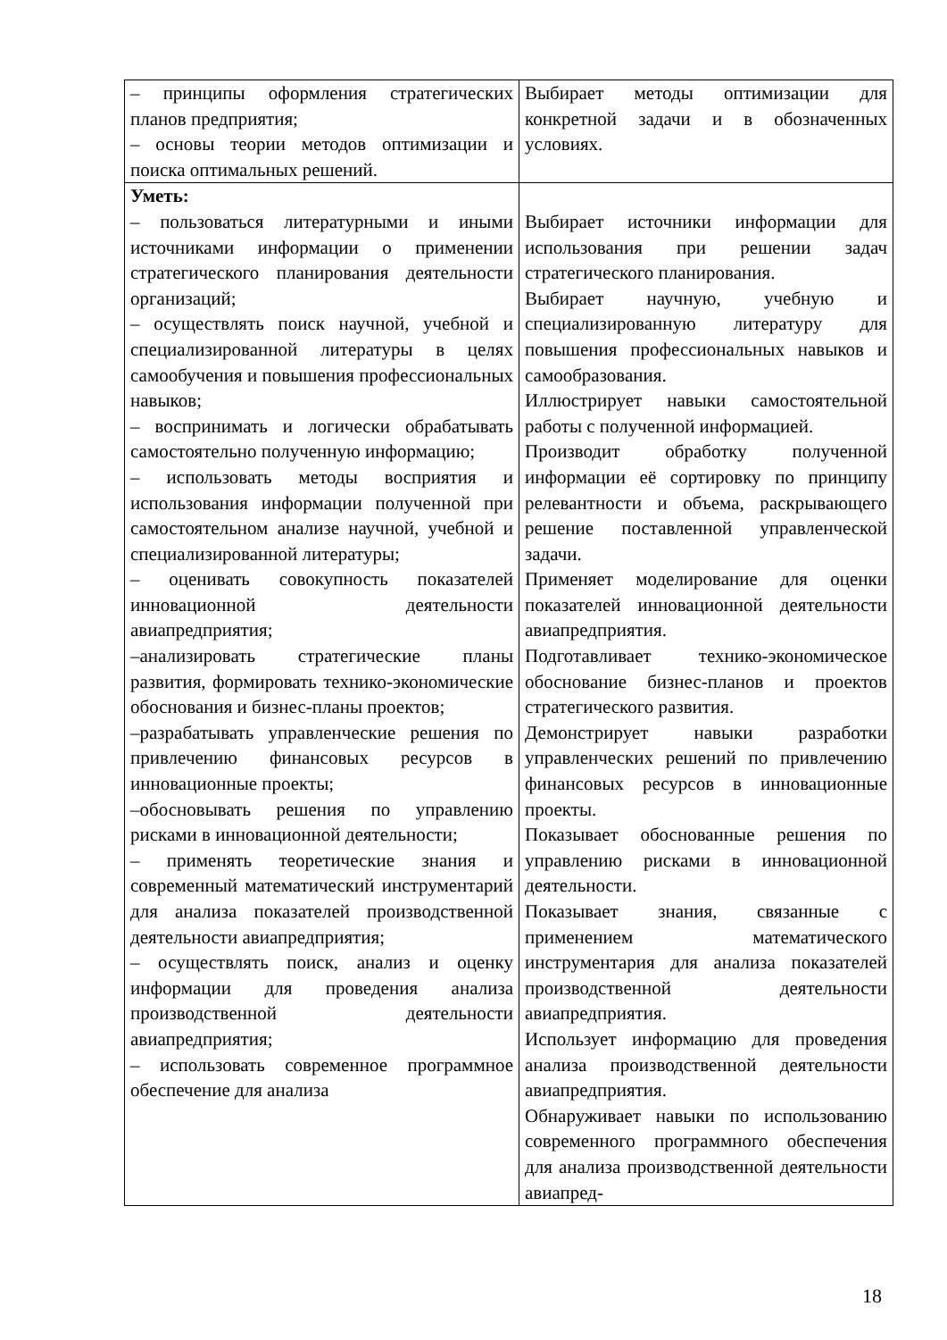| – принципы оформления стратегических планов предприятия; – основы теории методов оптимизации и поиска оптимальных решений. | Выбирает методы оптимизации для конкретной задачи и в обозначенных условиях. |
| Уметь: – пользоваться литературными и иными источниками информации о применении стратегического планирования деятельности организаций; – осуществлять поиск научной, учебной и специализированной литературы в целях самообучения и повышения профессиональных навыков; – воспринимать и логически обрабатывать самостоятельно полученную информацию; – использовать методы восприятия и использования информации полученной при самостоятельном анализе научной, учебной и специализированной литературы; – оценивать совокупность показателей инновационной деятельности авиапредприятия; –анализировать стратегические планы развития, формировать технико-экономические обоснования и бизнес-планы проектов; –разрабатывать управленческие решения по привлечению финансовых ресурсов в инновационные проекты; –обосновывать решения по управлению рисками в инновационной деятельности; – применять теоретические знания и современный математический инструментарий для анализа показателей производственной деятельности авиапредприятия; – осуществлять поиск, анализ и оценку информации для проведения анализа производственной деятельности авиапредприятия; – использовать современное программное обеспечение для анализа | Выбирает источники информации для использования при решении задач стратегического планирования. Выбирает научную, учебную и специализированную литературу для повышения профессиональных навыков и самообразования. Иллюстрирует навыки самостоятельной работы с полученной информацией. Производит обработку полученной информации её сортировку по принципу релевантности и объема, раскрывающего решение поставленной управленческой задачи. Применяет моделирование для оценки показателей инновационной деятельности авиапредприятия. Подготавливает технико-экономическое обоснование бизнес-планов и проектов стратегического развития. Демонстрирует навыки разработки управленческих решений по привлечению финансовых ресурсов в инновационные проекты. Показывает обоснованные решения по управлению рисками в инновационной деятельности. Показывает знания, связанные с применением математического инструментария для анализа показателей производственной деятельности авиапредприятия. Использует информацию для проведения анализа производственной деятельности авиапредприятия. Обнаруживает навыки по использованию современного программного обеспечения для анализа производственной деятельности авиапред- |
18